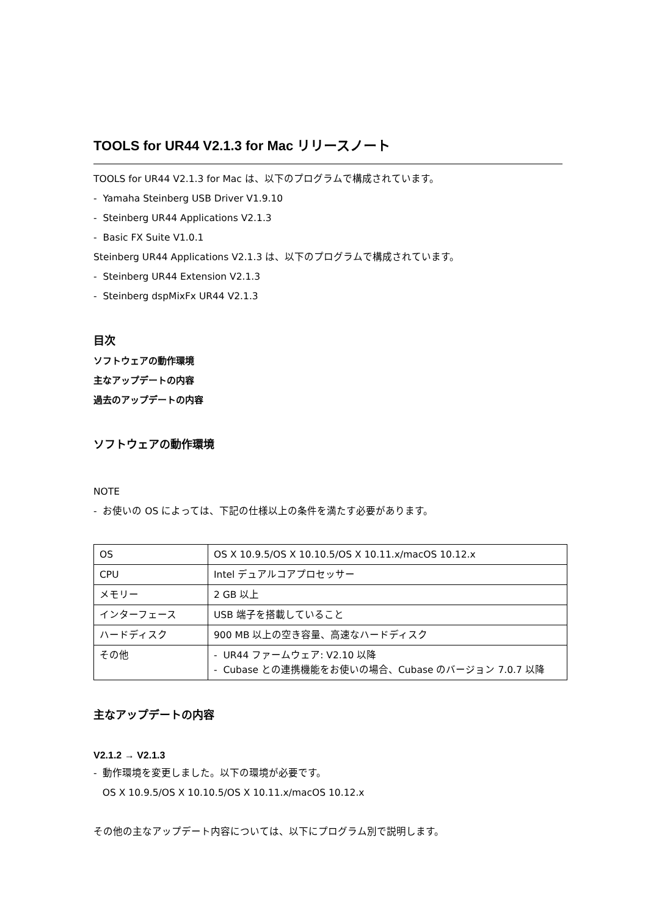TOOLS for UR44 V2.1.3 for Mac リリースノート
TOOLS for UR44 V2.1.3 for Mac は、以下のプログラムで構成されています。
- Yamaha Steinberg USB Driver V1.9.10
- Steinberg UR44 Applications V2.1.3
- Basic FX Suite V1.0.1
Steinberg UR44 Applications V2.1.3 は、以下のプログラムで構成されています。
- Steinberg UR44 Extension V2.1.3
- Steinberg dspMixFx UR44 V2.1.3
目次
ソフトウェアの動作環境
主なアップデートの内容
過去のアップデートの内容
ソフトウェアの動作環境
NOTE
- お使いの OS によっては、下記の仕様以上の条件を満たす必要があります。
| OS | OS X 10.9.5/OS X 10.10.5/OS X 10.11.x/macOS 10.12.x |
| CPU | Intel デュアルコアプロセッサー |
| メモリー | 2 GB 以上 |
| インターフェース | USB 端子を搭載していること |
| ハードディスク | 900 MB 以上の空き容量、高速なハードディスク |
| その他 | - UR44 ファームウェア: V2.10 以降 - Cubase との連携機能をお使いの場合、Cubase のバージョン 7.0.7 以降 |
主なアップデートの内容
V2.1.2 → V2.1.3
- 動作環境を変更しました。以下の環境が必要です。
OS X 10.9.5/OS X 10.10.5/OS X 10.11.x/macOS 10.12.x
その他の主なアップデート内容については、以下にプログラム別で説明します。